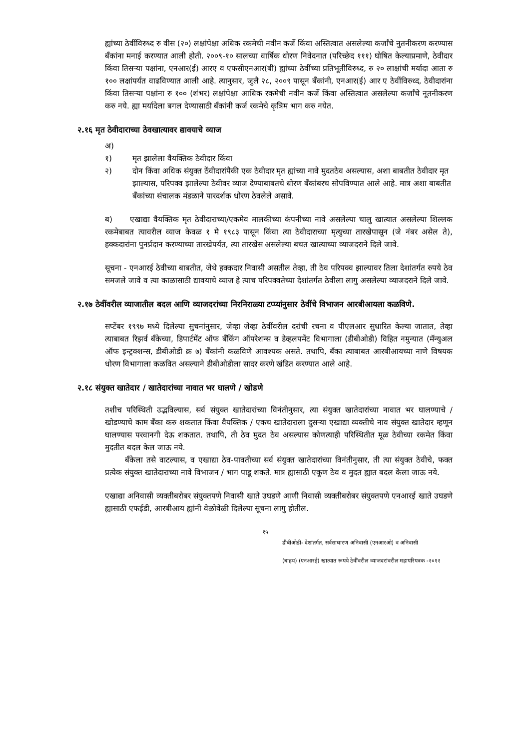ह्यांच्या ठेवींविरुध्द रु वीस (२०) लक्षांपेक्षा अधिक रकमेची नवीन कर्जे किंवा अस्तित्वात असलेल्या कर्जांचे नुतनीकरण करण्यास बँकांना मनाई करण्यात आली होती. २००९-१० सालच्या वार्षिक धोरण निवेदनात (परिच्छेद १११) घोषित केल्याप्रमाणे, ठेवीदार किंवा तिसऱ्या पक्षांना, एनआर(ई) आरए व एफसीएनआर(बी) ह्यांच्या ठेवींच्या प्रतिभूतीविरुध्द, रु २० लाक्षांची मर्यादा आता रु १०० लक्षांपर्यंत वाढविण्यात आली आहे. त्यानुसार, जुलै २८, २००९ पासून बँकांनी, एनआर(ई) आर ए ठेवींविरुध्द, ठेवीदारांना किंवा तिसऱ्या पक्षांना रु १०० (शंभर) लक्षांपेक्षा आधिक रकमेची नवीन कर्जे किंवा अस्तित्वात असलेल्या कर्जांचे नूतनीकरण करु नये. ह्या मर्यादेला बगल देण्यासाठी बँकांनी कर्ज रकमेचे कृत्रिम भाग करु नयेत.
२.१६ मृत ठेवीदाराच्या ठेवखात्यावर द्यावयाचे व्याज
अ)
१) मृत झालेला वैयक्तिक ठेवीदार किंवा
२) दोन किंवा अधिक संयुक्त ठेंवीदारांपैकी एक ठेवीदार मृत ह्यांच्या नावे मुदतठेव असल्यास, अशा बाबतीत ठेवीदार मृत झाल्यास, परिपक्व झालेल्या ठेवीवर व्याज देण्याबाबतचे धोरण बँकांबरच सोपविण्यात आले आहे. मात्र अशा बाबतीत बँकांच्या संचालक मंडळाने पारदर्शक धोरण ठेवलेले असावे.
ब) एखाद्या वैयक्तिक मृत ठेवीदाराच्या/एकमेव मालकीच्या कंपनीच्या नावे असलेल्या चालु खात्यात असलेल्या शिल्लक रकमेबाबत त्यावरील व्याज केवळ १ मे १९८३ पासून किंवा त्या ठेवीदाराच्या मृत्युच्या तारखेपासून (जे नंबर असेल ते), हक्कदारांना पुनर्प्रदान करण्याच्या तारखेपर्यंत, त्या तारखेस असलेल्या बचत खात्याच्या व्याजदराने दिले जावे.
सूचना - एनआरई ठेवीच्या बाबतीत, जेथे हक्कदार निवासी असतील तेव्हा, ती ठेव परिपक्व झाल्यावर तिला देशांतर्गत रुपये ठेव समजले जावे व त्या काळासाठी द्यावयाचे व्याज हे त्याच परिपक्वतेच्या देशांतर्गत ठेवीला लागु असलेल्या व्याजदराने दिले जावे.
२.१७ ठेवींवरील व्याजातील बदल आणि व्याजदरांच्या निरनिराळ्या टप्प्यांनुसार ठेवींचे विभाजन आरबीआयला कळविणे.
सप्टेंबर १९९७ मध्ये दिलेल्या सुचनांनुसार, जेव्हा जेव्हा ठेवींवरील दरांची रचना व पीएलआर सुधारित केल्या जातात, तेव्हा त्याबाबत रिझर्व बँकेच्या, डिपार्टमेंट ऑफ बँकिंग ऑपरेशन्स व डेव्हलपमेंट विभागाला (डीबीओडी) विहित नमुन्यात (मॅन्युअल ऑफ इन्ट्रक्शन्स, डीबीओडी क्र ७) बँकांनी कळविणे आवश्यक असते. तथापि, बँका त्याबाबत आरबीआयच्या नाणे विषयक धोरण विभागाला कळवित असल्याने डीबीओडीला सादर करणे खंडित करण्यात आले आहे.
२.१८ संयुक्त खातेदार / खातेदारांच्या नावात भर घालणे / खोडणे
तशीच परिस्थिती उद्भविल्यास, सर्व संयुक्त खातेदारांच्या विनंतीनुसार, त्या संयुक्त खातेदारांच्या नावात भर घालण्याचे / खोडण्याचे काम बँका करु शकतात किंवा वैयक्तिक / एकच खातेदाराला दुसऱ्या एखाद्या व्यक्तीचे नाव संयुक्त खातेदार म्हणून घालण्यास परवानगी देऊ शकतात. तथापि, ती ठेव मुदत ठेव असल्यास कोणत्याही परिस्थितीत मूळ ठेवीच्या रकमेत किंवा मुदतीत बदल केल जाऊ नये.
बँकेला तसे वाटल्यास, व एखाद्या ठेव-पावतीच्या सर्व संयुक्त खातेदारांच्या विनंतीनुसार, ती त्या संयुक्त ठेवीचे, फक्त प्रत्येक संयुक्त खातेदाराच्या नावे विभाजन / भाग पाडू शकते. मात्र ह्यासाठी एकूण ठेव व मुदत ह्यात बदल केला जाऊ नये.
एखाद्या अनिवासी व्यक्तीबरोबर संयुक्तपणे निवासी खाते उघडणे आणी निवासी व्यक्तीबरोबर संयुक्तपणे एनआरई खाते उघडणे ह्यासाठी एफईडी, आरबीआय ह्यांनी वेळोवेळी दिलेल्या सूचना लागु होतील.
१५
डीबीओडी- देशांतर्गत, सर्वसाधारण अनिवासी (एनआरओ) व अनिवासी
(बाहय) (एनआरई) खात्यात रूपये ठेवींवरील व्याजदरांवरील महापरिपत्रक -२०१२